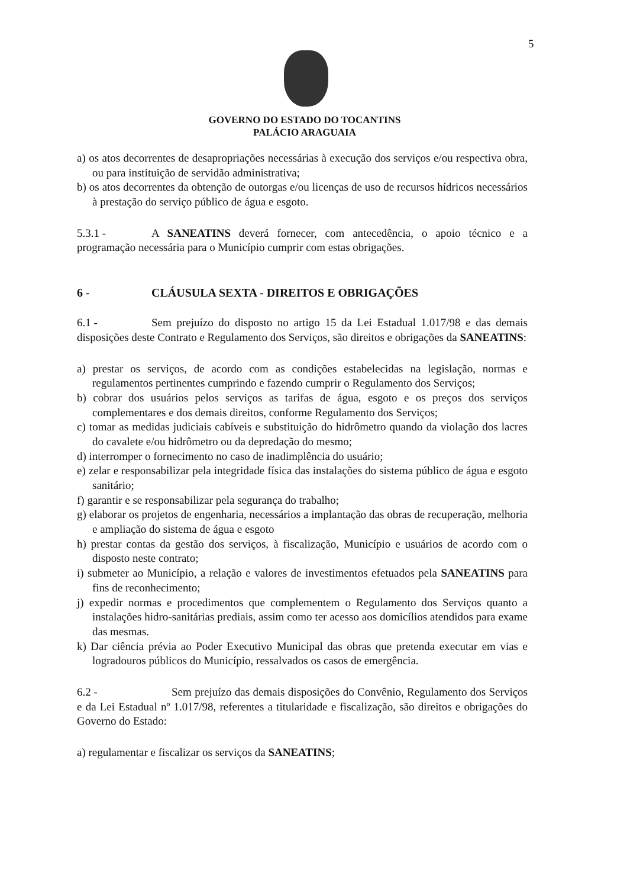5
GOVERNO DO ESTADO DO TOCANTINS
PALÁCIO ARAGUAIA
a) os atos decorrentes de desapropriações necessárias à execução dos serviços e/ou respectiva obra, ou para instituição de servidão administrativa;
b) os atos decorrentes da obtenção de outorgas e/ou licenças de uso de recursos hídricos necessários à prestação do serviço público de água e esgoto.
5.3.1 - A SANEATINS deverá fornecer, com antecedência, o apoio técnico e a programação necessária para o Município cumprir com estas obrigações.
6 - CLÁUSULA SEXTA - DIREITOS E OBRIGAÇÕES
6.1 - Sem prejuízo do disposto no artigo 15 da Lei Estadual 1.017/98 e das demais disposições deste Contrato e Regulamento dos Serviços, são direitos e obrigações da SANEATINS:
a) prestar os serviços, de acordo com as condições estabelecidas na legislação, normas e regulamentos pertinentes cumprindo e fazendo cumprir o Regulamento dos Serviços;
b) cobrar dos usuários pelos serviços as tarifas de água, esgoto e os preços dos serviços complementares e dos demais direitos, conforme Regulamento dos Serviços;
c) tomar as medidas judiciais cabíveis e substituição do hidrômetro quando da violação dos lacres do cavalete e/ou hidrômetro ou da depredação do mesmo;
d) interromper o fornecimento no caso de inadimplência do usuário;
e) zelar e responsabilizar pela integridade física das instalações do sistema público de água e esgoto sanitário;
f) garantir e se responsabilizar pela segurança do trabalho;
g) elaborar os projetos de engenharia, necessários a implantação das obras de recuperação, melhoria e ampliação do sistema de água e esgoto
h) prestar contas da gestão dos serviços, à fiscalização, Município e usuários de acordo com o disposto neste contrato;
i) submeter ao Município, a relação e valores de investimentos efetuados pela SANEATINS para fins de reconhecimento;
j) expedir normas e procedimentos que complementem o Regulamento dos Serviços quanto a instalações hidro-sanitárias prediais, assim como ter acesso aos domicílios atendidos para exame das mesmas.
k) Dar ciência prévia ao Poder Executivo Municipal das obras que pretenda executar em vias e logradouros públicos do Município, ressalvados os casos de emergência.
6.2 - Sem prejuízo das demais disposições do Convênio, Regulamento dos Serviços e da Lei Estadual nº 1.017/98, referentes a titularidade e fiscalização, são direitos e obrigações do Governo do Estado:
a) regulamentar e fiscalizar os serviços da SANEATINS;